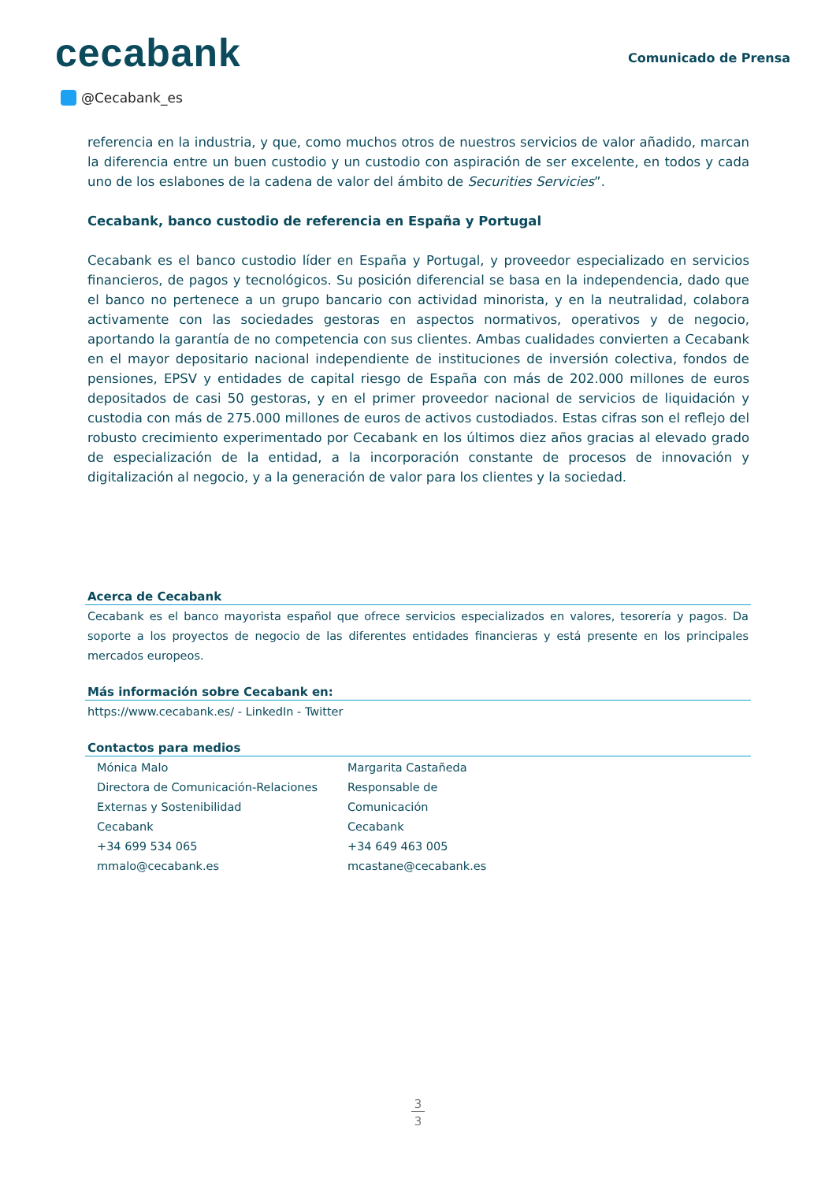cecabank
Comunicado de Prensa
@Cecabank_es
referencia en la industria, y que, como muchos otros de nuestros servicios de valor añadido, marcan la diferencia entre un buen custodio y un custodio con aspiración de ser excelente, en todos y cada uno de los eslabones de la cadena de valor del ámbito de Securities Servicies”.
Cecabank, banco custodio de referencia en España y Portugal
Cecabank es el banco custodio líder en España y Portugal, y proveedor especializado en servicios financieros, de pagos y tecnológicos. Su posición diferencial se basa en la independencia, dado que el banco no pertenece a un grupo bancario con actividad minorista, y en la neutralidad, colabora activamente con las sociedades gestoras en aspectos normativos, operativos y de negocio, aportando la garantía de no competencia con sus clientes. Ambas cualidades convierten a Cecabank en el mayor depositario nacional independiente de instituciones de inversión colectiva, fondos de pensiones, EPSV y entidades de capital riesgo de España con más de 202.000 millones de euros depositados de casi 50 gestoras, y en el primer proveedor nacional de servicios de liquidación y custodia con más de 275.000 millones de euros de activos custodiados. Estas cifras son el reflejo del robusto crecimiento experimentado por Cecabank en los últimos diez años gracias al elevado grado de especialización de la entidad, a la incorporación constante de procesos de innovación y digitalización al negocio, y a la generación de valor para los clientes y la sociedad.
Acerca de Cecabank
Cecabank es el banco mayorista español que ofrece servicios especializados en valores, tesorería y pagos. Da soporte a los proyectos de negocio de las diferentes entidades financieras y está presente en los principales mercados europeos.
Más información sobre Cecabank en:
https://www.cecabank.es/ - LinkedIn - Twitter
Contactos para medios
Mónica Malo
Directora de Comunicación-Relaciones Externas y Sostenibilidad
Cecabank
+34 699 534 065
mmalo@cecabank.es
Margarita Castañeda
Responsable de
Comunicación
Cecabank
+34 649 463 005
mcastane@cecabank.es
3
3